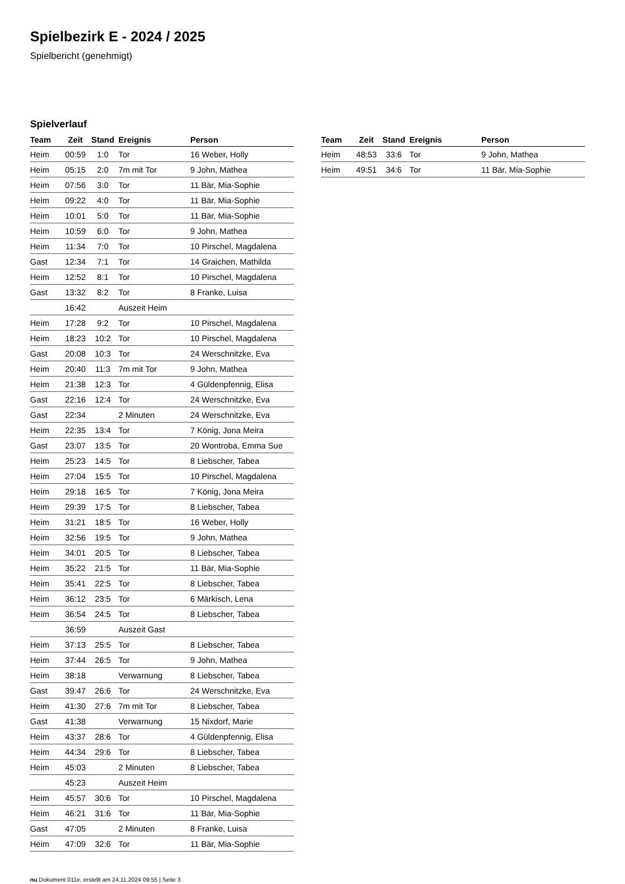Spielbezirk E - 2024 / 2025
Spielbericht (genehmigt)
Spielverlauf
| Team | Zeit | Stand | Ereignis | Person |
| --- | --- | --- | --- | --- |
| Heim | 00:59 | 1:0 | Tor | 16 Weber, Holly |
| Heim | 05:15 | 2:0 | 7m mit Tor | 9 John, Mathea |
| Heim | 07:56 | 3:0 | Tor | 11 Bär, Mia-Sophie |
| Heim | 09:22 | 4:0 | Tor | 11 Bär, Mia-Sophie |
| Heim | 10:01 | 5:0 | Tor | 11 Bär, Mia-Sophie |
| Heim | 10:59 | 6:0 | Tor | 9 John, Mathea |
| Heim | 11:34 | 7:0 | Tor | 10 Pirschel, Magdalena |
| Gast | 12:34 | 7:1 | Tor | 14 Graichen, Mathilda |
| Heim | 12:52 | 8:1 | Tor | 10 Pirschel, Magdalena |
| Gast | 13:32 | 8:2 | Tor | 8 Franke, Luisa |
| | 16:42 | | Auszeit Heim | |
| Heim | 17:28 | 9:2 | Tor | 10 Pirschel, Magdalena |
| Heim | 18:23 | 10:2 | Tor | 10 Pirschel, Magdalena |
| Gast | 20:08 | 10:3 | Tor | 24 Werschnitzke, Eva |
| Heim | 20:40 | 11:3 | 7m mit Tor | 9 John, Mathea |
| Heim | 21:38 | 12:3 | Tor | 4 Güldenpfennig, Elisa |
| Gast | 22:16 | 12:4 | Tor | 24 Werschnitzke, Eva |
| Gast | 22:34 | | 2 Minuten | 24 Werschnitzke, Eva |
| Heim | 22:35 | 13:4 | Tor | 7 König, Jona Meira |
| Gast | 23:07 | 13:5 | Tor | 20 Wontroba, Emma Sue |
| Heim | 25:23 | 14:5 | Tor | 8 Liebscher, Tabea |
| Heim | 27:04 | 15:5 | Tor | 10 Pirschel, Magdalena |
| Heim | 29:18 | 16:5 | Tor | 7 König, Jona Meira |
| Heim | 29:39 | 17:5 | Tor | 8 Liebscher, Tabea |
| Heim | 31:21 | 18:5 | Tor | 16 Weber, Holly |
| Heim | 32:56 | 19:5 | Tor | 9 John, Mathea |
| Heim | 34:01 | 20:5 | Tor | 8 Liebscher, Tabea |
| Heim | 35:22 | 21:5 | Tor | 11 Bär, Mia-Sophie |
| Heim | 35:41 | 22:5 | Tor | 8 Liebscher, Tabea |
| Heim | 36:12 | 23:5 | Tor | 6 Märkisch, Lena |
| Heim | 36:54 | 24:5 | Tor | 8 Liebscher, Tabea |
| | 36:59 | | Auszeit Gast | |
| Heim | 37:13 | 25:5 | Tor | 8 Liebscher, Tabea |
| Heim | 37:44 | 26:5 | Tor | 9 John, Mathea |
| Heim | 38:18 | | Verwarnung | 8 Liebscher, Tabea |
| Gast | 39:47 | 26:6 | Tor | 24 Werschnitzke, Eva |
| Heim | 41:30 | 27:6 | 7m mit Tor | 8 Liebscher, Tabea |
| Gast | 41:38 | | Verwarnung | 15 Nixdorf, Marie |
| Heim | 43:37 | 28:6 | Tor | 4 Güldenpfennig, Elisa |
| Heim | 44:34 | 29:6 | Tor | 8 Liebscher, Tabea |
| Heim | 45:03 | | 2 Minuten | 8 Liebscher, Tabea |
| | 45:23 | | Auszeit Heim | |
| Heim | 45:57 | 30:6 | Tor | 10 Pirschel, Magdalena |
| Heim | 46:21 | 31:6 | Tor | 11 Bär, Mia-Sophie |
| Gast | 47:05 | | 2 Minuten | 8 Franke, Luisa |
| Heim | 47:09 | 32:6 | Tor | 11 Bär, Mia-Sophie |
| Team | Zeit | Stand | Ereignis | Person |
| --- | --- | --- | --- | --- |
| Heim | 48:53 | 33:6 | Tor | 9 John, Mathea |
| Heim | 49:51 | 34:6 | Tor | 11 Bär, Mia-Sophie |
nu.Dokument 011e, erstellt am 24.11.2024 09:55 | Seite 3